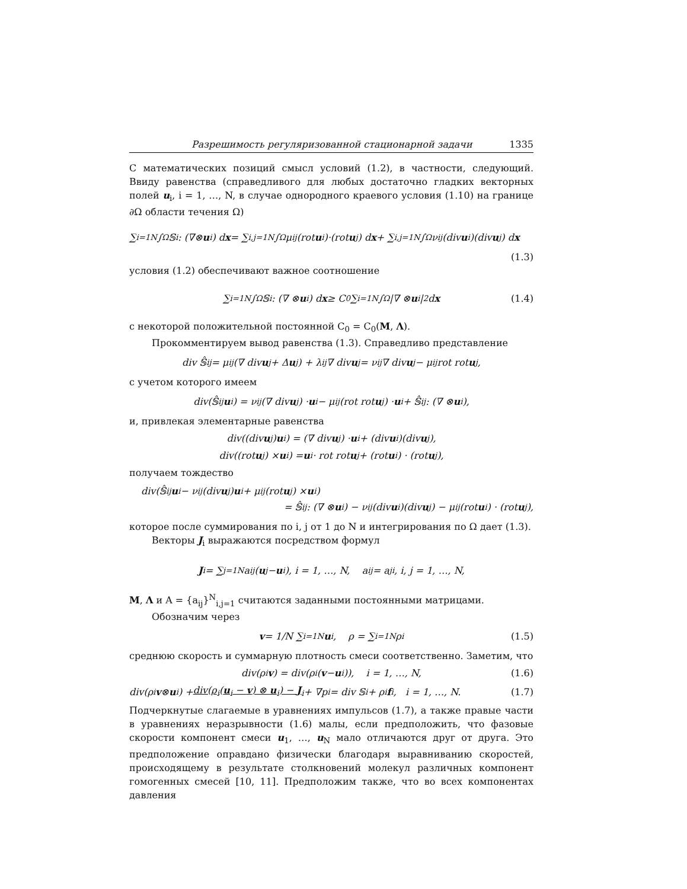Разрешимость регуляризованной стационарной задачи 1335
С математических позиций смысл условий (1.2), в частности, следующий. Ввиду равенства (справедливого для любых достаточно гладких векторных полей u<sub>i</sub>, i = 1, …, N, в случае однородного краевого условия (1.10) на границе ∂Ω области течения Ω)
∑<sub>i=1</sub><sup>N</sup> ∫<sub>Ω</sub> 𝕊<sub>i</sub> : (∇⊗ u<sub>i</sub>) d x = ∑<sub>i,j=1</sub><sup>N</sup> ∫<sub>Ω</sub> μ<sub>ij</sub>(rot u<sub>i</sub>)·(rot u<sub>j</sub>) d x + ∑<sub>i,j=1</sub><sup>N</sup> ∫<sub>Ω</sub> ν<sub>ij</sub>(div u<sub>i</sub>)(div u<sub>j</sub>) d x
(1.3)
условия (1.2) обеспечивают важное соотношение
∑<sub>i=1</sub><sup>N</sup> ∫<sub>Ω</sub> 𝕊<sub>i</sub> : (∇ ⊗ u<sub>i</sub>) d x ≥ C<sub>0</sub> ∑<sub>i=1</sub><sup>N</sup> ∫<sub>Ω</sub> |∇ ⊗ u<sub>i</sub>|<sup>2</sup> d x (1.4)
с некоторой положительной постоянной C<sub>0</sub> = C<sub>0</sub>(M, Λ).
Прокомментируем вывод равенства (1.3). Справедливо представление
div 𝕊̂<sub>ij</sub> = μ<sub>ij</sub>(∇ div u<sub>j</sub> + Δ u<sub>j</sub>) + λ<sub>ij</sub>∇ div u<sub>j</sub> = ν<sub>ij</sub>∇ div u<sub>j</sub> − μ<sub>ij</sub> rot rot u<sub>j</sub>,
с учетом которого имеем
div(𝕊̂<sub>ij</sub> u<sub>i</sub>) = ν<sub>ij</sub>(∇ div u<sub>j</sub>) · u<sub>i</sub> − μ<sub>ij</sub>(rot rot u<sub>j</sub>) · u<sub>i</sub> + 𝕊̂<sub>ij</sub> : (∇ ⊗ u<sub>i</sub>),
и, привлекая элементарные равенства
div((div u<sub>j</sub>) u<sub>i</sub>) = (∇ div u<sub>j</sub>) · u<sub>i</sub> + (div u<sub>i</sub>)(div u<sub>j</sub>),
div((rot u<sub>j</sub>) × u<sub>i</sub>) = u<sub>i</sub> · rot rot u<sub>j</sub> + (rot u<sub>i</sub>) · (rot u<sub>j</sub>),
получаем тождество
div(𝕊̂<sub>ij</sub> u<sub>i</sub> − ν<sub>ij</sub>(div u<sub>j</sub>) u<sub>i</sub> + μ<sub>ij</sub>(rot u<sub>j</sub>) × u<sub>i</sub>)
= 𝕊̂<sub>ij</sub> : (∇ ⊗ u<sub>i</sub>) − ν<sub>ij</sub>(div u<sub>i</sub>)(div u<sub>j</sub>) − μ<sub>ij</sub>(rot u<sub>i</sub>) · (rot u<sub>j</sub>),
которое после суммирования по i, j от 1 до N и интегрирования по Ω дает (1.3).
Векторы J<sub>i</sub> выражаются посредством формул
J<sub>i</sub> = ∑<sub>j=1</sub><sup>N</sup> a<sub>ij</sub>(u<sub>j</sub> − u<sub>i</sub>), i = 1, …, N, a<sub>ij</sub> = a<sub>ji</sub>, i, j = 1, …, N,
M, Λ и A = {a<sub>ij</sub>}<sup>N</sup><sub>i,j=1</sub> считаются заданными постоянными матрицами.
Обозначим через
v = 1/N ∑<sub>i=1</sub><sup>N</sup> u<sub>i</sub>, ρ = ∑<sub>i=1</sub><sup>N</sup> ρ<sub>i</sub> (1.5)
среднюю скорость и суммарную плотность смеси соответственно. Заметим, что
div(ρ<sub>i</sub> v) = div(ρ<sub>i</sub>(v − u<sub>i</sub>)), i = 1, …, N, (1.6)
div(ρ<sub>i</sub> v ⊗ u<sub>i</sub>) + div(ρ<sub>i</sub>(u<sub>i</sub> − v) ⊗ u<sub>i</sub>) − J<sub>i</sub> + ∇p<sub>i</sub> = div 𝕊<sub>i</sub> + ρ<sub>i</sub> f<sub>i</sub>, i = 1, …, N. (1.7)
Подчеркнутые слагаемые в уравнениях импульсов (1.7), а также правые части в уравнениях неразрывности (1.6) малы, если предположить, что фазовые скорости компонент смеси u<sub>1</sub>, …, u<sub>N</sub> мало отличаются друг от друга. Это предположение оправдано физически благодаря выравниванию скоростей, происходящему в результате столкновений молекул различных компонент гомогенных смесей [10, 11]. Предположим также, что во всех компонентах давления